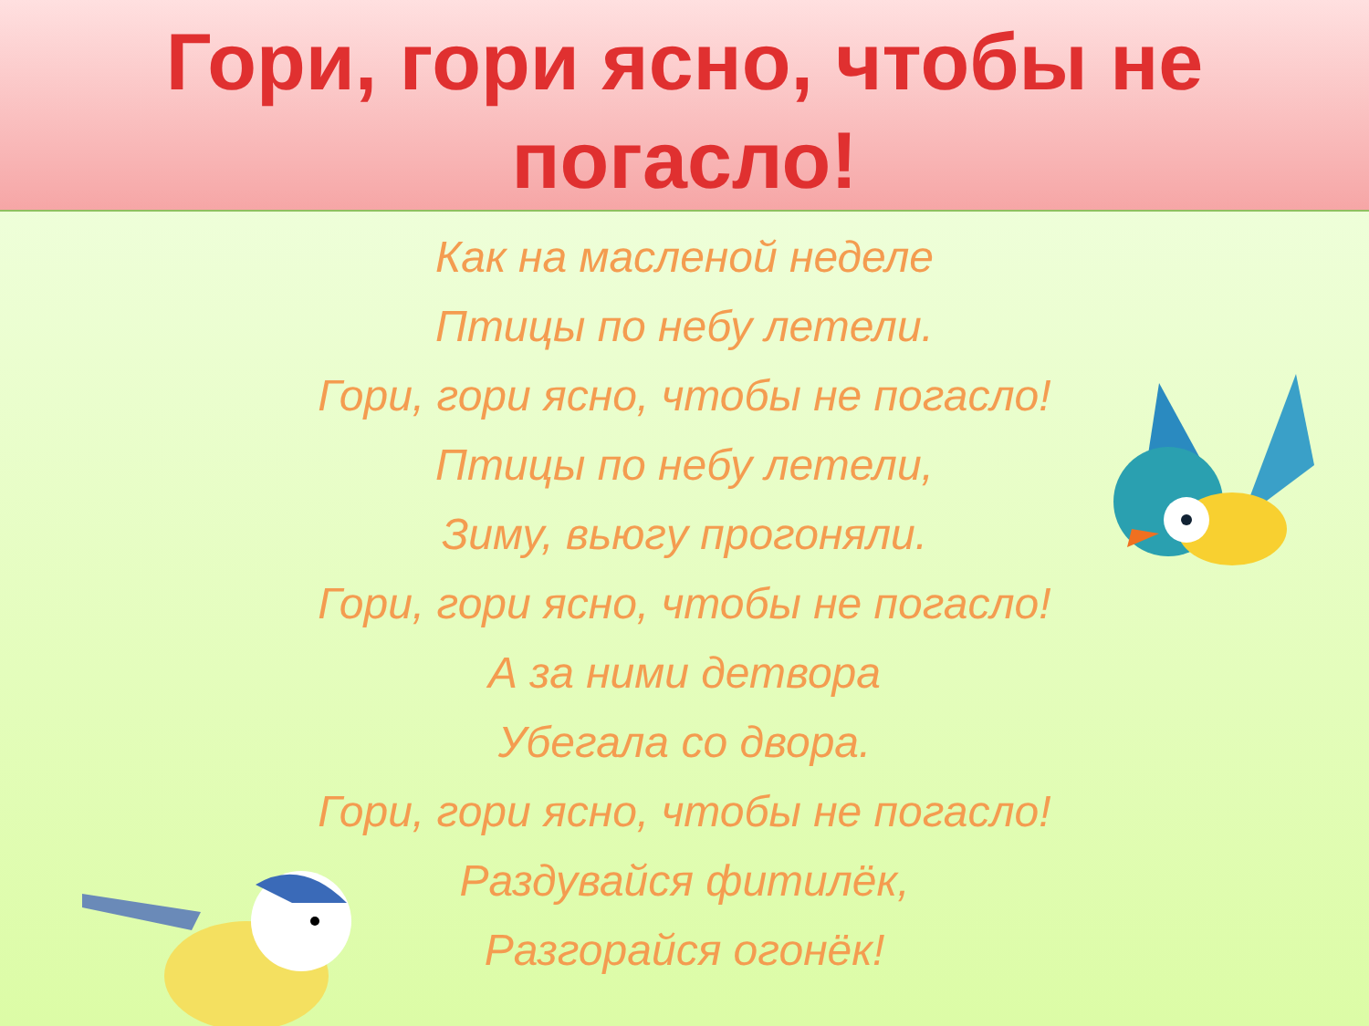Гори, гори ясно, чтобы не
погасло!
Как на масленой неделе
Птицы по небу летели.
Гори, гори ясно, чтобы не погасло!
Птицы по небу летели,
Зиму, вьюгу прогоняли.
Гори, гори ясно, чтобы не погасло!
А за ними детвора
Убегала со двора.
Гори, гори ясно, чтобы не погасло!
Раздувайся фитилёк,
Разгорайся огонёк!